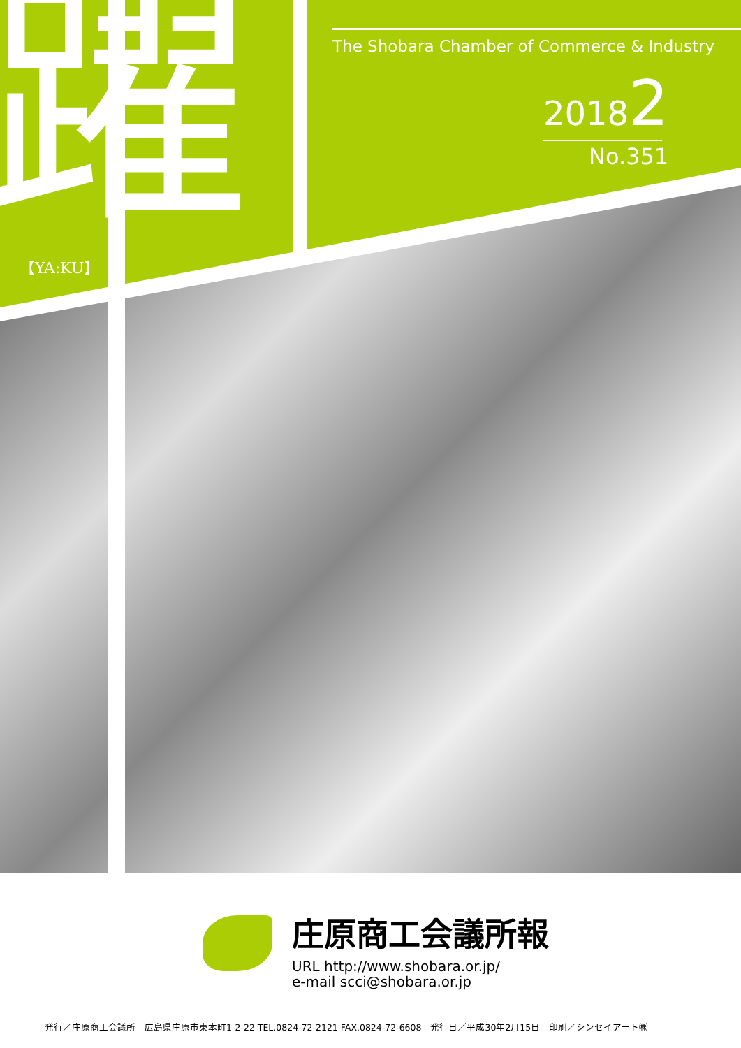躍 【YA:KU】
The Shobara Chamber of Commerce & Industry
20182
No.351
庄原商工会議所報
URL http://www.shobara.or.jp/
e-mail scci@shobara.or.jp
発行／庄原商工会議所　広島県庄原市東本町1-2-22 TEL.0824-72-2121 FAX.0824-72-6608　発行日／平成30年2月15日　印刷／シンセイアート㈱